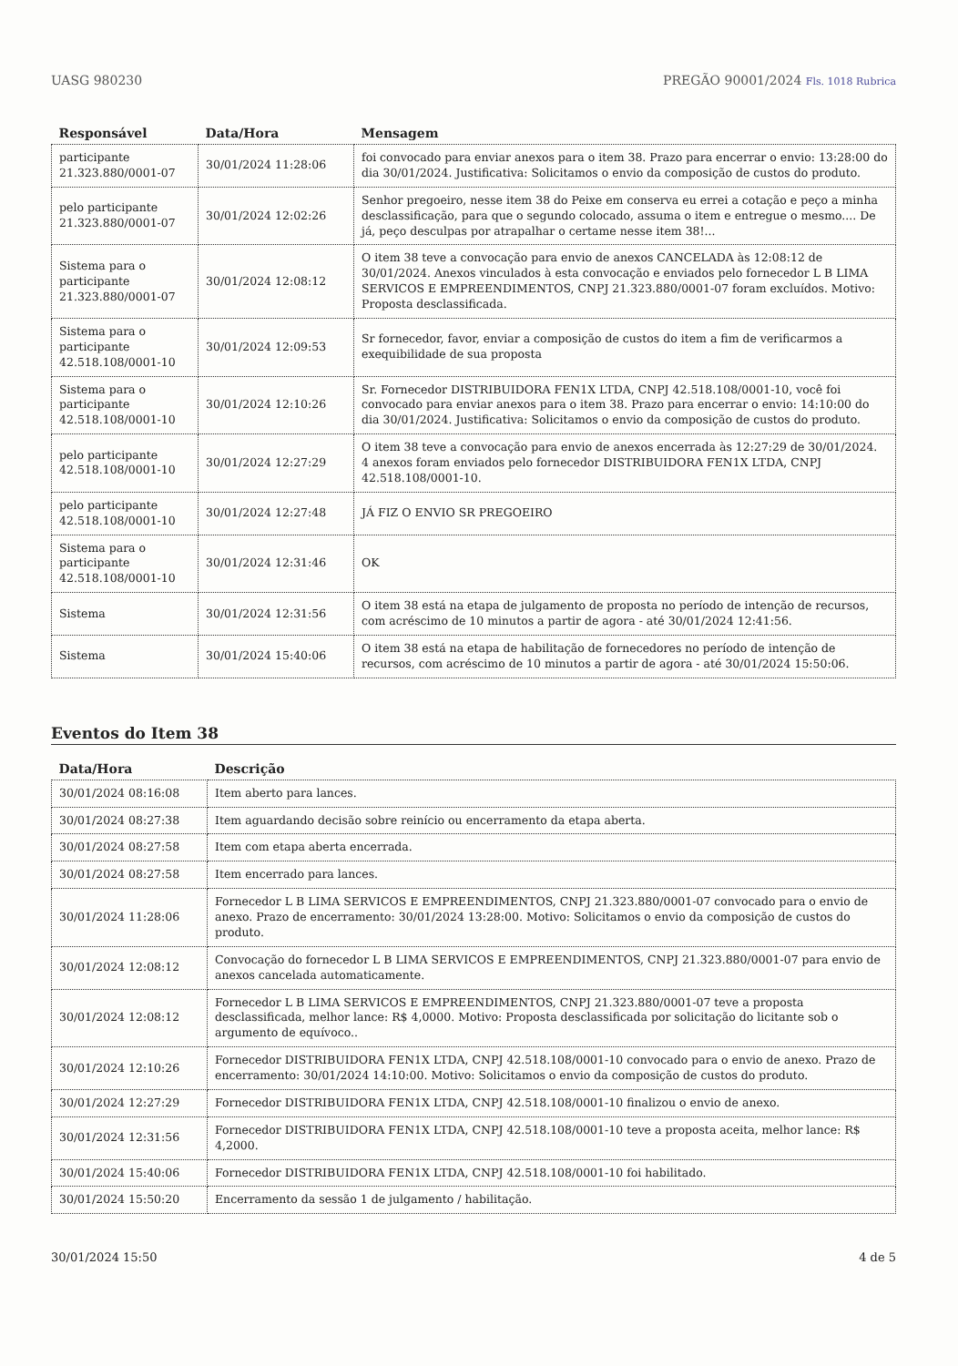UASG 980230 PREGÃO 90001/2024 Fls. 1018 Rubrica
| Responsável | Data/Hora | Mensagem |
| --- | --- | --- |
| participante 21.323.880/0001-07 | 30/01/2024 11:28:06 | foi convocado para enviar anexos para o item 38. Prazo para encerrar o envio: 13:28:00 do dia 30/01/2024. Justificativa: Solicitamos o envio da composição de custos do produto. |
| pelo participante 21.323.880/0001-07 | 30/01/2024 12:02:26 | Senhor pregoeiro, nesse item 38 do Peixe em conserva eu errei a cotação e peço a minha desclassificação, para que o segundo colocado, assuma o item e entregue o mesmo.... De já, peço desculpas por atrapalhar o certame nesse item 38!... |
| Sistema para o participante 21.323.880/0001-07 | 30/01/2024 12:08:12 | O item 38 teve a convocação para envio de anexos CANCELADA às 12:08:12 de 30/01/2024. Anexos vinculados à esta convocação e enviados pelo fornecedor L B LIMA SERVICOS E EMPREENDIMENTOS, CNPJ 21.323.880/0001-07 foram excluídos. Motivo: Proposta desclassificada. |
| Sistema para o participante 42.518.108/0001-10 | 30/01/2024 12:09:53 | Sr fornecedor, favor, enviar a composição de custos do item a fim de verificarmos a exequibilidade de sua proposta |
| Sistema para o participante 42.518.108/0001-10 | 30/01/2024 12:10:26 | Sr. Fornecedor DISTRIBUIDORA FEN1X LTDA, CNPJ 42.518.108/0001-10, você foi convocado para enviar anexos para o item 38. Prazo para encerrar o envio: 14:10:00 do dia 30/01/2024. Justificativa: Solicitamos o envio da composição de custos do produto. |
| pelo participante 42.518.108/0001-10 | 30/01/2024 12:27:29 | O item 38 teve a convocação para envio de anexos encerrada às 12:27:29 de 30/01/2024. 4 anexos foram enviados pelo fornecedor DISTRIBUIDORA FEN1X LTDA, CNPJ 42.518.108/0001-10. |
| pelo participante 42.518.108/0001-10 | 30/01/2024 12:27:48 | JÁ FIZ O ENVIO SR PREGOEIRO |
| Sistema para o participante 42.518.108/0001-10 | 30/01/2024 12:31:46 | OK |
| Sistema | 30/01/2024 12:31:56 | O item 38 está na etapa de julgamento de proposta no período de intenção de recursos, com acréscimo de 10 minutos a partir de agora - até 30/01/2024 12:41:56. |
| Sistema | 30/01/2024 15:40:06 | O item 38 está na etapa de habilitação de fornecedores no período de intenção de recursos, com acréscimo de 10 minutos a partir de agora - até 30/01/2024 15:50:06. |
Eventos do Item 38
| Data/Hora | Descrição |
| --- | --- |
| 30/01/2024 08:16:08 | Item aberto para lances. |
| 30/01/2024 08:27:38 | Item aguardando decisão sobre reinício ou encerramento da etapa aberta. |
| 30/01/2024 08:27:58 | Item com etapa aberta encerrada. |
| 30/01/2024 08:27:58 | Item encerrado para lances. |
| 30/01/2024 11:28:06 | Fornecedor L B LIMA SERVICOS E EMPREENDIMENTOS, CNPJ 21.323.880/0001-07 convocado para o envio de anexo. Prazo de encerramento: 30/01/2024 13:28:00. Motivo: Solicitamos o envio da composição de custos do produto. |
| 30/01/2024 12:08:12 | Convocação do fornecedor L B LIMA SERVICOS E EMPREENDIMENTOS, CNPJ 21.323.880/0001-07 para envio de anexos cancelada automaticamente. |
| 30/01/2024 12:08:12 | Fornecedor L B LIMA SERVICOS E EMPREENDIMENTOS, CNPJ 21.323.880/0001-07 teve a proposta desclassificada, melhor lance: R$ 4,0000. Motivo: Proposta desclassificada por solicitação do licitante sob o argumento de equívoco.. |
| 30/01/2024 12:10:26 | Fornecedor DISTRIBUIDORA FEN1X LTDA, CNPJ 42.518.108/0001-10 convocado para o envio de anexo. Prazo de encerramento: 30/01/2024 14:10:00. Motivo: Solicitamos o envio da composição de custos do produto. |
| 30/01/2024 12:27:29 | Fornecedor DISTRIBUIDORA FEN1X LTDA, CNPJ 42.518.108/0001-10 finalizou o envio de anexo. |
| 30/01/2024 12:31:56 | Fornecedor DISTRIBUIDORA FEN1X LTDA, CNPJ 42.518.108/0001-10 teve a proposta aceita, melhor lance: R$ 4,2000. |
| 30/01/2024 15:40:06 | Fornecedor DISTRIBUIDORA FEN1X LTDA, CNPJ 42.518.108/0001-10 foi habilitado. |
| 30/01/2024 15:50:20 | Encerramento da sessão 1 de julgamento / habilitação. |
30/01/2024 15:50 4 de 5